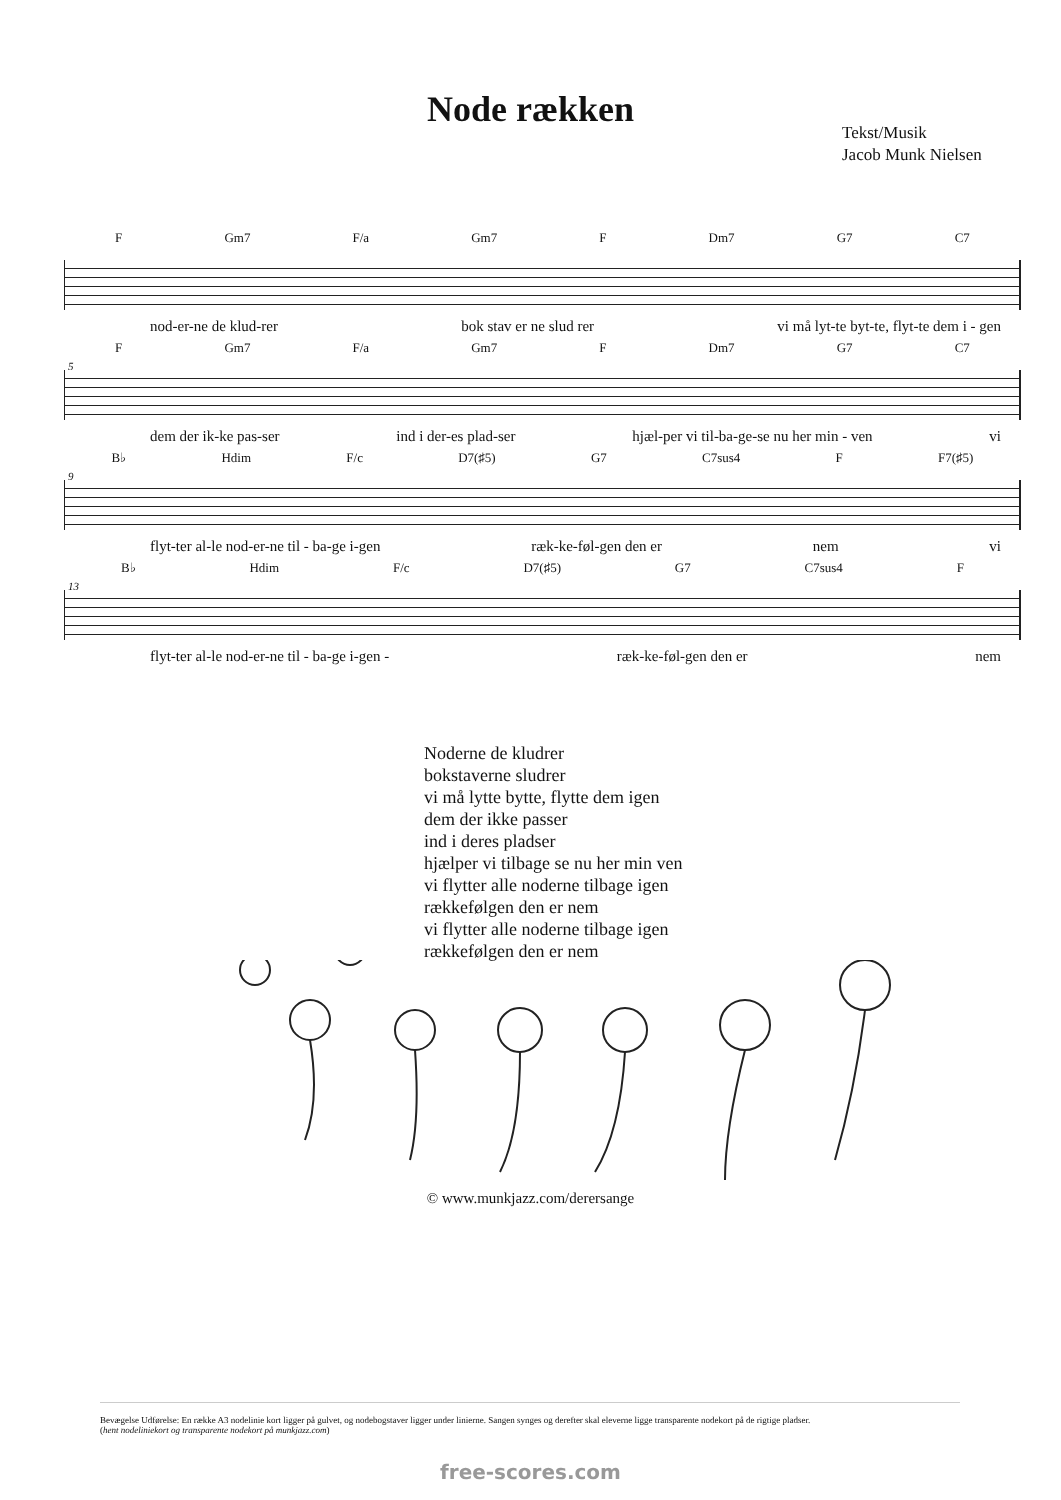Node rækken
Tekst/Musik
Jacob Munk Nielsen
F Gm7 F/a Gm7 F Dm7 G7 C7
nod-er-ne de klud-rer bok stav er ne slud rer vi må lyt-te byt-te, flyt-te dem i - gen
5
F Gm7 F/a Gm7 F Dm7 G7 C7
dem der ik-ke pas-ser ind i der-es plad-ser hjæl-per vi til-ba-ge-se nu her min - ven vi
9
B♭ Hdim F/c D7(♯5) G7 C7sus4 F F7(♯5)
flyt-ter al-le nod-er-ne til - ba-ge i-gen ræk-ke-føl-gen den er nem vi
13
B♭ Hdim F/c D7(♯5) G7 C7sus4 F
flyt-ter al-le nod-er-ne til - ba-ge i-gen - ræk-ke-føl-gen den er nem
Noderne de kludrer
bokstaverne sludrer
vi må lytte bytte, flytte dem igen
dem der ikke passer
ind i deres pladser
hjælper vi tilbage se nu her min ven
vi flytter alle noderne tilbage igen
rækkefølgen den er nem
vi flytter alle noderne tilbage igen
rækkefølgen den er nem
© www.munkjazz.com/derersange
Bevægelse Udførelse: En række A3 nodelinie kort ligger på gulvet, og nodebogstaver ligger under linierne. Sangen synges og derefter skal eleverne ligge transparente nodekort på de rigtige pladser.
(hent nodeliniekort og transparente nodekort på munkjazz.com)
free-scores.com